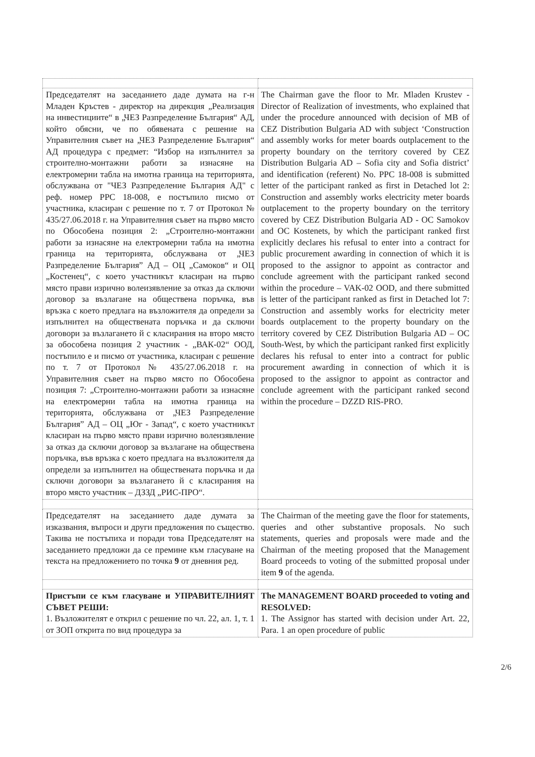| Председателят на заседанието даде думата на г-н Младен Кръстев - директор на дирекция „Реализация на инвестициите“ в „ЧЕЗ Разпределение България“ АД, който обясни, че по обявената с решение на Управителния съвет на „ЧЕЗ Разпределение България“ АД процедура с предмет: “Избор на изпълнител за строително-монтажни работи за изнасяне на електромерни табла на имотна граница на територията, обслужвана от "ЧЕЗ Разпределение България АД" с реф. номер PPC 18-008, е постъпило писмо от участника, класиран с решение по т. 7 от Протокол № 435/27.06.2018 г. на Управителния съвет на първо място по Обособена позиция 2: „Строително-монтажни работи за изнасяне на електромерни табла на имотна граница на територията, обслужвана от „ЧЕЗ Разпределение България” АД – ОЦ „Самоков“ и ОЦ „Костенец“, с което участникът класиран на първо място прави изрично волеизявление за отказ да сключи договор за възлагане на обществена поръчка, във връзка с което предлага на възложителя да определи за изпълнител на обществената поръчка и да сключи договори за възлагането й с класирания на второ място за обособена позиция 2 участник - „ВАК-02“ ООД, постъпило е и писмо от участника, класиран с решение по т. 7 от Протокол № 435/27.06.2018 г. на Управителния съвет на първо място по Обособена позиция 7: „Строително-монтажни работи за изнасяне на електромерни табла на имотна граница на територията, обслужвана от „ЧЕЗ Разпределение България” АД – ОЦ „Юг - Запад“, с което участникът класиран на първо място прави изрично волеизявление за отказ да сключи договор за възлагане на обществена поръчка, във връзка с което предлага на възложителя да определи за изпълнител на обществената поръчка и да сключи договори за възлагането й с класирания на второ място участник – ДЗЗД „РИС-ПРО“. | The Chairman gave the floor to Mr. Mladen Krustev - Director of Realization of investments, who explained that under the procedure announced with decision of MB of CEZ Distribution Bulgaria AD with subject ‘Construction and assembly works for meter boards outplacement to the property boundary on the territory covered by CEZ Distribution Bulgaria AD – Sofia city and Sofia district’ and identification (referent) No. PPC 18-008 is submitted letter of the participant ranked as first in Detached lot 2: Construction and assembly works electricity meter boards outplacement to the property boundary on the territory covered by CEZ Distribution Bulgaria AD - OC Samokov and OC Kostenets, by which the participant ranked first explicitly declares his refusal to enter into a contract for public procurement awarding in connection of which it is proposed to the assignor to appoint as contractor and conclude agreement with the participant ranked second within the procedure – VAK-02 OOD, and there submitted is letter of the participant ranked as first in Detached lot 7: Construction and assembly works for electricity meter boards outplacement to the property boundary on the territory covered by CEZ Distribution Bulgaria AD – OC South-West, by which the participant ranked first explicitly declares his refusal to enter into a contract for public procurement awarding in connection of which it is proposed to the assignor to appoint as contractor and conclude agreement with the participant ranked second within the procedure – DZZD RIS-PRO. |
| Председателят на заседанието даде думата за изказвания, въпроси и други предложения по същество. Такива не постъпиха и поради това Председателят на заседанието предложи да се премине към гласуване на текста на предложението по точка 9 от дневния ред. | The Chairman of the meeting gave the floor for statements, queries and other substantive proposals. No such statements, queries and proposals were made and the Chairman of the meeting proposed that the Management Board proceeds to voting of the submitted proposal under item 9 of the agenda. |
| Пристъпи се към гласуване и УПРАВИТЕЛНИЯТ СЪВЕТ РЕШИ: 1. Възложителят е открил с решение по чл. 22, ал. 1, т. 1 от ЗОП открита по вид процедура за | The MANAGEMENT BOARD proceeded to voting and RESOLVED: 1. The Assignor has started with decision under Art. 22, Para. 1 an open procedure of public |
2/6